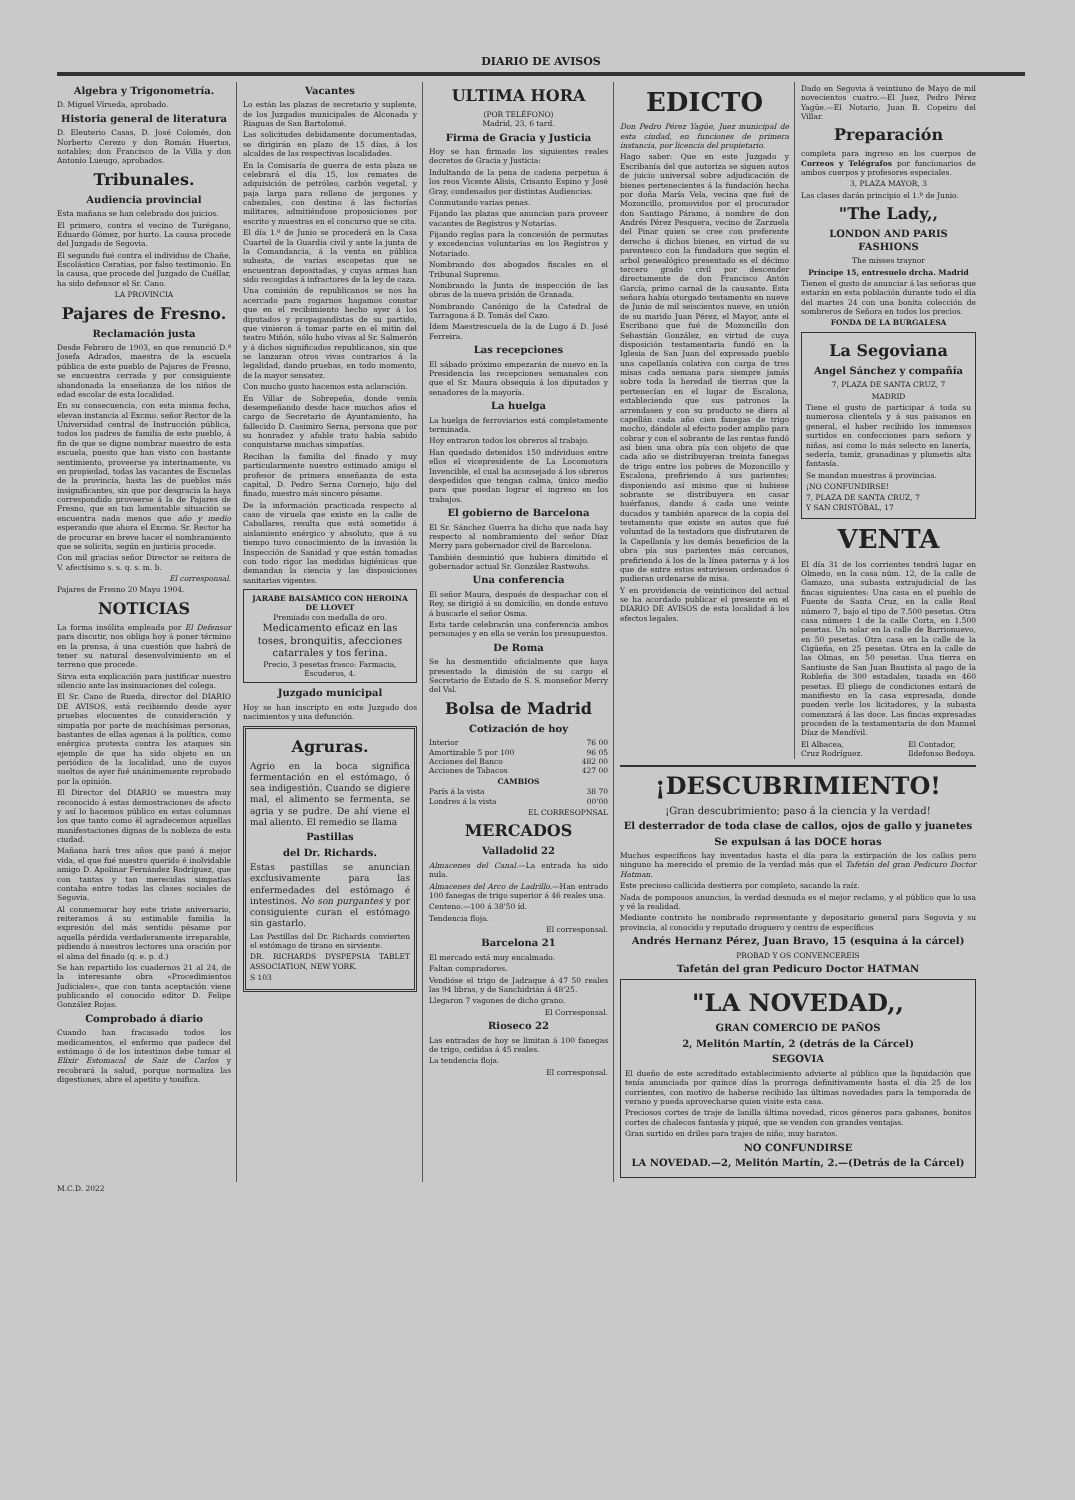DIARIO DE AVISOS
Algebra y Trigonometría.
D. Miguel Vírseda, aprobado.
Historia general de literatura
D. Eleuterio Casas, D. José Colomés, don Norberto Cerezo y don Román Huertas, notables; don Francisco de la Villa y don Antonio Lueugo, aprobados.
Tribunales.
Audiencia provincial
Esta mañana se han celebrado dos juicios.
El primero, contra el vecino de Turégano, Eduardo Gómez, por hurto. La causa procede del Juzgado de Segovia.
El segundo fué contra el individuo de Chañe, Escolástico Ceratias, por falso testimonio. En la causa, que procede del Juzgado de Cuéllar, ha sido defensor el Sr. Cano.
LA PROVINCIA
Pajares de Fresno.
Reclamación justa
Desde Febrero de 1903, en que renunció D.ª Josefa Adrados, maestra de la escuela pública de este pueblo de Pajares de Fresno, se encuentra cerrada y por consiguiente abandonada la enseñanza de los niños de edad escolar de esta localidad.
En su consecuencia, con esta misma fecha, elevan instancia al Excmo. señor Rector de la Universidad central de Instrucción pública, todos los padres de familia de este pueblo, á fin de que se digne nombrar maestro de esta escuela, puesto que han visto con bastante sentimiento, proveerse ya interinamente, va en propiedad, todas las vacantes de Escuelas de la provincia, hasta las de pueblos más insignificantes, sin que por desgracia la haya correspondido proveerse á la de Pajares de Fresno, que en tan lamentable situación se encuentra nada menos que año y medio esperando que ahora el Excmo. Sr. Rector ha de procurar en breve hacer el nombramiento que se solicita, según en justicia procede.
Con mil gracias señor Director se reitera de V. afectísimo s. s. q. s. m. b.
El corresponsal.
Pajares de Fresno 20 Mayo 1904.
NOTICIAS
La forma insólita empleada por El Defensor para discutir, nos obliga hoy á poner término en la prensa, á una cuestión que habrá de tener su natural desenvolvimiento en el terreno que procede.
Sirva esta explicación para justificar nuestro silencio ante las insinuaciones del colega.
El Sr. Cano de Rueda, director del DIARIO DE AVISOS, está recibiendo desde ayer pruebas elocuentes de consideración y simpatía por parte de muchísimas personas, bastantes de ellas agenas á la política, como enérgica protesta contra los ataques sin ejemplo de que ha sido objeto en un periódico de la localidad, uno de cuyos sueltos de ayer fué unánimemente reprobado por la opinión.
El Director del DIARIO se muestra muy reconocido á estas demostraciones de afecto y así lo hacemos público en estas columnas los que tanto como él agradecemos aquellas manifestaciones dignas de la nobleza de esta ciudad.
Mañana hará tres años que pasó á mejor vida, el que fué nuestro querido é inolvidable amigo D. Apolinar Fernández Rodríguez, que con tantas y tan merecidas simpatías contaba entre todas las clases sociales de Segovia.
Al conmemorar hoy este triste aniversario, reiteramos á su estimable familia la expresión del más sentido pésame por aquella pérdida verdaderamente irreparable, pidiendo á nuestros lectores una oración por el alma del finado (q. e. p. d.)
Se han repartido los cuadernos 21 al 24, de la interesante obra «Procedimientos Judiciales», que con tanta aceptación viene publicando el conocido editor D. Felipe González Rojas.
Comprobado á diario
Cuando han fracasado todos los medicamentos, el enfermo que padece del estómago ó de los intestinos debe tomar el Elixir Estomacal de Saiz de Carlos y recobrará la salud, porque normaliza las digestiones, abre el apetito y tonifica.
Vacantes
Lo están las plazas de secretario y suplente, de los Juzgados municipales de Alconada y Riaguas de San Bartolomé.
Las solicitudes debidamente documentadas, se dirigirán en plazo de 15 días, á los alcaldes de las respectivas localidades.
En la Comisaría de guerra de esta plaza se celebrará el día 15, los remates de adquisición de petróleo, carbón vegetal, y paja larga para relleno de jergones y cabezales, con destino á las factorías militares, admitiéndose proposiciones por escrito y muestras en el concurso que se cita.
El día 1.º de Junio se procederá en la Casa Cuartel de la Guardia civil y ante la junta de la Comandancia, á la venta en pública subasta, de varias escopetas que se encuentran depositadas, y cuyas armas han sido recogidas á infractores de la ley de caza.
Una comisión de republicanos se nos ha acercado para rogarnos hagamos constar que en el recibimiento hecho ayer á los diputados y propagandistas de su partido, que vinieron á tomar parte en el mitin del teatro Miñón, sólo hubo vivas al Sr. Salmerón y á dichos significados republicanos, sin que se lanzaran otros vivas contrarios á la legalidad, dando pruebas, en todo momento, de la mayor sensatez.
Con mucho gusto hacemos esta aclaración.
En Villar de Sobrepeña, donde venía desempeñando desde hace muchos años el cargo de Secretario de Ayuntamiento, ha fallecido D. Casimiro Serna, persona que por su honradez y afable trato había sabido conquistarse muchas simpatías.
Reciban la familia del finado y muy particularmente nuestro estimado amigo el profesor de primera enseñanza de esta capital, D. Pedro Serna Cornejo, hijo del finado, nuestro más sincero pésame.
De la información practicada respecto al caso de viruela que existe en la calle de Caballares, resulta que está sometido á aislamiento enérgico y absoluto, que á su tiempo tuvo conocimiento de la invasión la Inspección de Sanidad y que están tomadas con todo rigor las medidas higiénicas que demandan la ciencia y las disposiciones sanitarias vigentes.
JARABE BALSÁMICO CON HEROINA DE LLOVET
Premiado con medalla de oro.
Medicamento eficaz en las toses, bronquitis, afecciones catarrales y tos ferina.
Precio, 3 pesetas frasco: Farmacia, Escuderos, 4.
Juzgado municipal
Hoy se han inscripto en este Juzgado dos nacimientos y una defunción.
Agruras.
Agrio en la boca significa fermentación en el estómago, ó sea indigestión. Cuando se digiere mal, el alimento se fermenta, se agria y se pudre. De ahí viene el mal aliento. El remedio se llama
Pastillas
del Dr. Richards.
Estas pastillas se anuncian exclusivamente para las enfermedades del estómago é intestinos. No son purgantes y por consiguiente curan el estómago sin gastarlo.
Las Pastillas del Dr. Richards convierten el estómago de tirano en sirviente.
DR. RICHARDS DYSPEPSIA TABLET ASSOCIATION, NEW YORK.
S 103
ULTIMA HORA
(POR TELÉFONO)
Madrid, 23, 6 tard.
Firma de Gracia y Justicia
Hoy se han firmado los siguientes reales decretos de Gracia y Justicia:
Indultando de la pena de cadena perpetua á los reos Vicente Alisis, Crisanto Espino y José Gray, condenados por distintas Audiencias.
Conmutando varias penas.
Fijando las plazas que anuncian para proveer vacantes de Registros y Notarías.
Fijando reglas para la concesión de permutas y excedencias voluntarias en los Registros y Notariado.
Nombrando dos abogados fiscales en el Tribunal Supremo.
Nombrando la Junta de inspección de las obras de la nueva prisión de Granada.
Nombrando Canónigo de la Catedral de Tarragona á D. Tomás del Cazo.
Idem Maestrescuela de la de Lugo á D. José Ferreira.
Las recepciones
El sábado próximo empezarán de nuevo en la Presidencia las recepciones semanales con que el Sr. Maura obsequia á los diputados y senadores de la mayoría.
La huelga
La huelga de ferroviarios está completamente terminada.
Hoy entraron todos los obreros al trabajo.
Han quedado detenidos 150 individuos entre ellos el vicepresidente de La Locomotora Invencible, el cual ha aconsejado á los obreros despedidos que tengan calma, único medio para que puedan lograr el ingreso en los trabajos.
El gobierno de Barcelona
El Sr. Sánchez Guerra ha dicho que nada hay respecto al nombramiento del señor Díaz Merry para gobernador civil de Barcelona.
También desmintió que hubiera dimitido el gobernador actual Sr. González Rastwohs.
Una conferencia
El señor Maura, después de despachar con el Rey, se dirigió á su domicilio, en donde estuvo á buscarle el señor Osma.
Esta tarde celebrarán una conferencia ambos personajes y en ella se verán los presupuestos.
De Roma
Se ha desmentido oficialmente que haya presentado la dimisión de su cargo el Secretario de Estado de S. S. monseñor Merry del Val.
Bolsa de Madrid
Cotización de hoy
| Interior | 76 00 |
| Amortizable 5 por 100 | 96 05 |
| Acciones del Banco | 482 00 |
| Acciones de Tabacos | 427 00 |
| CAMBIOS | |
| París á la vista | 38 70 |
| Londres á la vista | 00'00 |
EL CORRESOPNSAL
MERCADOS
Valladolid 22
Almacenes del Canal.—La entrada ha sido nula.
Almacenes del Arco de Ladrillo.—Han entrado 100 fanegas de trigo superior á 46 reales una.
Centeno.—100 á 38'50 íd.
Tendencia floja.
El corresponsal.
Barcelona 21
El mercado está muy encalmado.
Faltan compradores.
Vendióse el trigo de Jadraque á 47 50 reales las 94 libras, y de Sanchidrián á 48'25.
Llegaron 7 vagones de dicho grano.
El Corresponsal.
Rioseco 22
Las entradas de hoy se limitan á 100 fanegas de trigo, cedidas á 45 reales.
La tendencia floja.
El corresponsal.
EDICTO
Don Pedro Pérez Yagüe, Juez municipal de esta ciudad, en funciones de primera instancia, por licencia del propietario.
Hago saber: Que en este Juzgado y Escribanía del que autoriza se siguen autos de juicio universal sobre adjudicación de bienes pertenecientes á la fundación hecha por doña María Vela, vecina que fué de Mozoncillo, promovidos por el procurador don Santiago Páramo, á nombre de don Andrés Pérez Pesquera, vecino de Zarzuela del Pinar quien se cree con preferente derecho á dichos bienes, en virtud de su parentesco con la fundadora que según el arbol genealógico presentado es el décimo tercero grado civil por descender directamente de don Francisco Antón García, primo carnal de la causante. Esta señora había otorgado testamento en nueve de Junio de mil seiscientos nueve, en unión de su marido Juan Pérez, el Mayor, ante el Escribano que fué de Mozoncillo don Sebastián González, en virtud de cuya disposición testamentaria fundó en la Iglesia de San Juan del expresado pueblo una capellanía colativa con carga de tres misas cada semana para siempre jamás sobre toda la heredad de tierras que la pertenecían en el lugar de Escalona, estableciendo que sus patronos la arrendasen y con su producto se diera al capellán cada año cien fanegas de trigo mocho, dándole al efecto poder amplio para cobrar y con el sobrante de las rentas fundó así bien una obra pía con objeto de que cada año se distribuyeran treinta fanegas de trigo entre los pobres de Mozoncillo y Escalona, prefiriendo á sus parientes; disponiendo así mismo que si hubiese sobrante se distribuyera en casar huérfanos, dando á cada uno veinte ducados y también aparece de la copia del testamento que existe en autos que fué voluntad de la testadora que disfrutaren de la Capellanía y los demás beneficios de la obra pía sus parientes más cercanos, prefiriendo á los de la línea paterna y á los que de entre estos estuviesen ordenados ó pudieran ordenarse de misa.
Y en providencia de veinticinco del actual se ha acordado publicar el presente en el DIARIO DE AVISOS de esta localidad á los efectos legales.
Dado en Segovia á veintiuno de Mayo de mil novecientos cuatro.—El Juez, Pedro Pérez Yagüe.—El Notario, Juan B. Copeiro del Villar.
Preparación
completa para ingreso en los cuerpos de Correos y Telégrafos por funcionarios de ambos cuerpos y profesores especiales.
3, PLAZA MAYOR, 3
Las clases darán principio el 1.º de Junio.
"The Lady,,
LONDON AND PARIS FASHIONS
The misses traynor
Príncipe 15, entresuelo drcha. Madrid
Tienen el gusto de anunciar á las señoras que estarán en esta población durante todo el día del martes 24 con una bonita colección de sombreros de Señora en todos los precios.
FONDA DE LA BURGALESA
La Segoviana
Angel Sánchez y compañía
7, PLAZA DE SANTA CRUZ, 7
MADRID
Tiene el gusto de participar á toda su numerosa clientela y á sus paisanos en general, el haber recibido los inmensos surtidos en confecciones para señora y niñas, así como lo más selecto en lanería, sedería, tamiz, granadinas y plumetis alta fantasía.
Se mandan muestras á provincias.
¡NO CONFUNDIRSE!
7, PLAZA DE SANTA CRUZ, 7
Y SAN CRISTÓBAL, 17
VENTA
El día 31 de los corrientes tendrá lugar en Olmedo, en la casa núm. 12, de la calle de Gamazo, una subasta extrajudicial de las fincas siguientes: Una casa en el pueblo de Fuente de Santa Cruz, en la calle Real número 7, bajo el tipo de 7.500 pesetas. Otra casa número 1 de la calle Corta, en 1.500 pesetas. Un solar en la calle de Barrionuevo, en 50 pesetas. Otra casa en la calle de la Cigüeña, en 25 pesetas. Otra en la calle de las Olmas, en 50 pesetas. Una tierra en Santiuste de San Juan Bautista al pago de la Robleña de 300 estadales, tasada en 460 pesetas. El pliego de condiciones estará de manifiesto en la casa expresada, donde pueden verle los licitadores, y la subasta comenzará á las doce. Las fincas expresadas proceden de la testamentaria de don Manuel Díaz de Mendívil.
El Albacea,
Cruz Rodríguez. El Contador,
Ildefonso Bedoya.
¡DESCUBRIMIENTO!
¡Gran descubrimiento; paso á la ciencia y la verdad!
El desterrador de toda clase de callos, ojos de gallo y juanetes
Se expulsan á las DOCE horas
Muchos específicos hay inventados hasta el día para la extirpación de los callos pero ninguno ha merecido el premio de la verdad más que el Tafetán del gran Pedicuro Doctor Hatman.
Este precioso callicida destierra por completo, sacando la raíz.
Nada de pomposos anuncios, la verdad desnuda es el mejor reclamo, y el público que lo usa y vé la realidad.
Mediante contrato he nombrado representante y depositario general para Segovia y su provincia, al conocido y reputado droguero y centro de específicos
Andrés Hernanz Pérez, Juan Bravo, 15 (esquina á la cárcel)
PROBAD Y OS CONVENCEREIS
Tafetán del gran Pedicuro Doctor HATMAN
"LA NOVEDAD,,
GRAN COMERCIO DE PAÑOS
2, Melitón Martín, 2 (detrás de la Cárcel)
SEGOVIA
El dueño de este acreditado establecimiento advierte al público que la liquidación que tenía anunciada por quince días la prorroga definitivamente hasta el día 25 de los corrientes, con motivo de haberse recibido las últimas novedades para la temporada de verano y pueda aprovecharse quien visite esta casa.
Preciosos cortes de traje de lanilla última novedad, ricos géneros para gabanes, bonitos cortes de chalecos fantasía y piqué, que se venden con grandes ventajas.
Gran surtido en driles para trajes de niño, muy baratos.
NO CONFUNDIRSE
LA NOVEDAD.—2, Melitón Martín, 2.—(Detrás de la Cárcel)
M.C.D. 2022